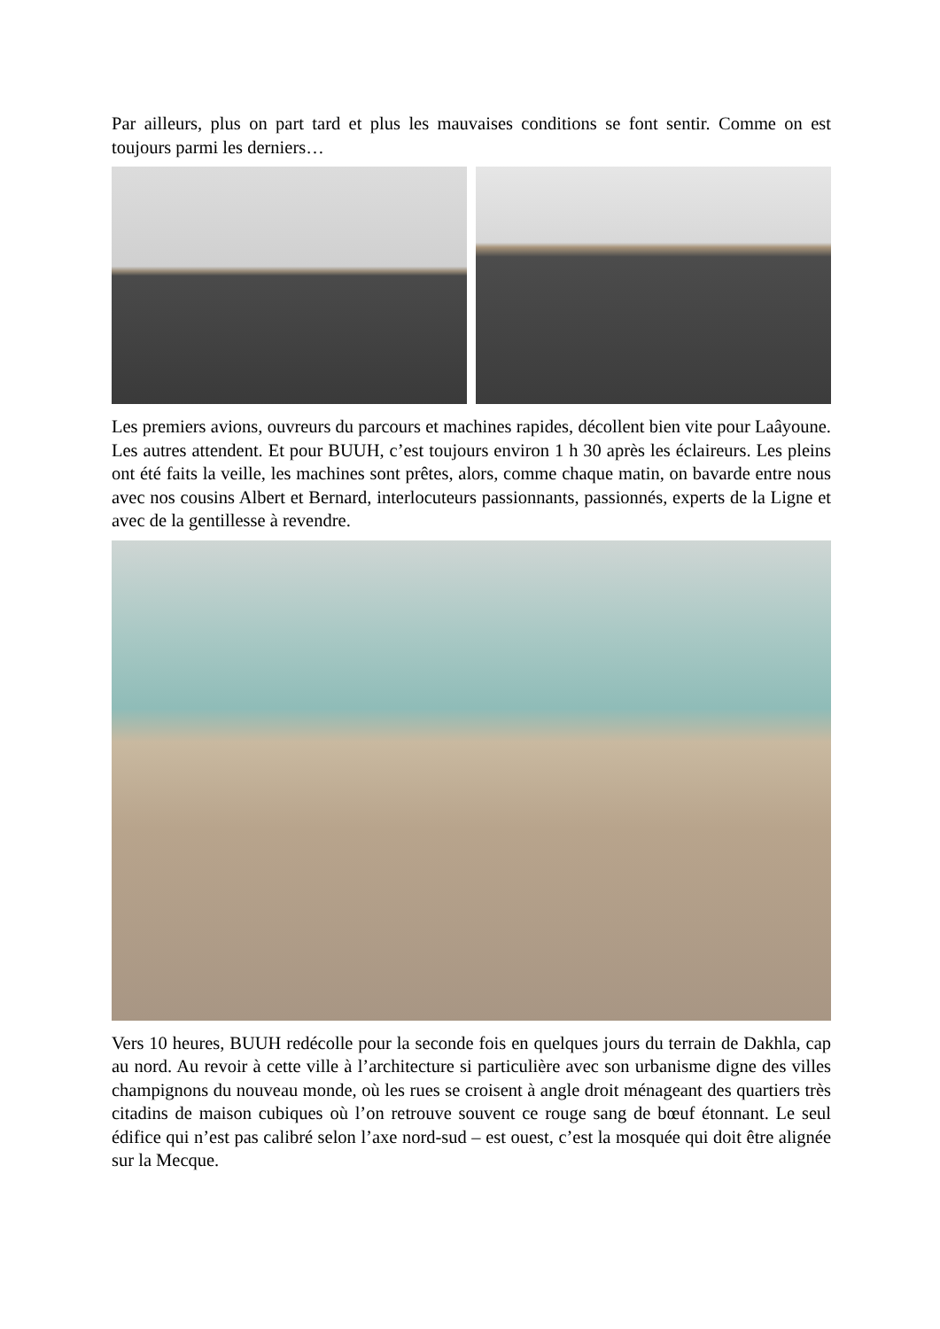Par ailleurs, plus on part tard et plus les mauvaises conditions se font sentir. Comme on est toujours parmi les derniers…
Les premiers avions, ouvreurs du parcours et machines rapides, décollent bien vite pour Laâyoune. Les autres attendent. Et pour BUUH, c’est toujours environ 1 h 30 après les éclaireurs. Les pleins ont été faits la veille, les machines sont prêtes, alors, comme chaque matin, on bavarde entre nous avec nos cousins Albert et Bernard, interlocuteurs passionnants, passionnés, experts de la Ligne et avec de la gentillesse à revendre.
Vers 10 heures, BUUH redécolle pour la seconde fois en quelques jours du terrain de Dakhla, cap au nord. Au revoir à cette ville à l’architecture si particulière avec son urbanisme digne des villes champignons du nouveau monde, où les rues se croisent à angle droit ménageant des quartiers très citadins de maison cubiques où l’on retrouve souvent ce rouge sang de bœuf étonnant. Le seul édifice qui n’est pas calibré selon l’axe nord-sud – est ouest, c’est la mosquée qui doit être alignée sur la Mecque.